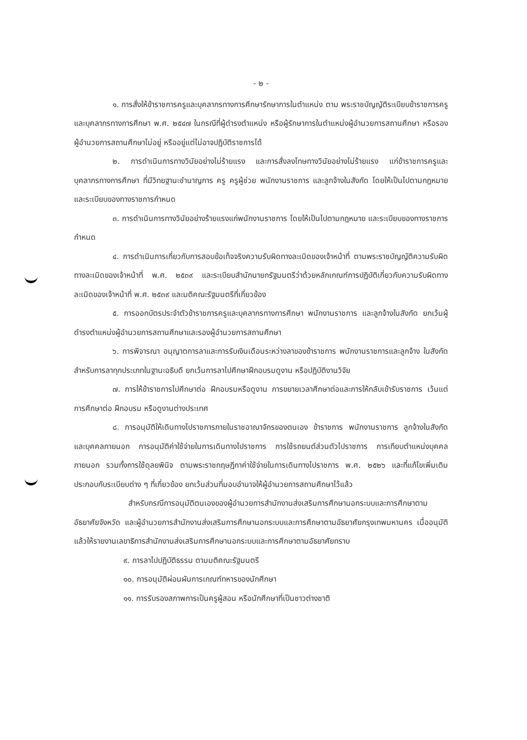- ๒ -
๑. การสั่งให้ข้าราชการครูและบุคลากรทางการศึกษารักษาการในตำแหน่ง ตาม พระราชบัญญัติระเบียบข้าราชการครูและบุคลากรทางการศึกษา พ.ศ. ๒๕๔๗ ในกรณีที่ผู้ดำรงตำแหน่ง หรือผู้รักษาการในตำแหน่งผู้อำนวยการสถานศึกษา หรือรองผู้อำนวยการสถานศึกษาไม่อยู่ หรืออยู่แต่ไม่อาจปฏิบัติราชการได้
๒. การดำเนินการทางวินัยอย่างไม่ร้ายแรง และการสั่งลงโทษทางวินัยอย่างไม่ร้ายแรง แก่ข้าราชการครูและบุคลากรทางการศึกษา ที่มีวิทยฐานะชำนาญการ ครู ครูผู้ช่วย พนักงานราชการ และลูกจ้างในสังกัด โดยให้เป็นไปตามกฎหมายและระเบียบของทางราชการกำหนด
๓. การดำเนินการทางวินัยอย่างร้ายแรงแก่พนักงานราชการ โดยให้เป็นไปตามกฎหมาย และระเบียบของทางราชการกำหนด
๔. การดำเนินการเกี่ยวกับการสอบข้อเท็จจริงความรับผิดทางละเมิดของเจ้าหน้าที่ ตามพระราชบัญญัติความรับผิดทางละเมิดของเจ้าหน้าที่ พ.ศ. ๒๕๓๙ และระเบียบสำนักนายกรัฐมนตรีว่าด้วยหลักเกณฑ์การปฏิบัติเกี่ยวกับความรับผิดทางละเมิดของเจ้าหน้าที่ พ.ศ. ๒๕๓๙ และมติคณะรัฐมนตรีที่เกี่ยวข้อง
๕. การออกบัตรประจำตัวข้าราชการครูและบุคลากรทางการศึกษา พนักงานราชการ และลูกจ้างในสังกัด ยกเว้นผู้ดำรงตำแหน่งผู้อำนวยการสถานศึกษาและรองผู้อำนวยการสถานศึกษา
๖. การพิจารณา อนุญาตการลาและการรับเงินเดือนระหว่างลาของข้าราชการ พนักงานราชการและลูกจ้าง ในสังกัด สำหรับการลาทุกประเภทในฐานะอธิบดี ยกเว้นการลาไปศึกษาฝึกอบรมดูงาน หรือปฏิบัติงานวิจัย
๗. การให้ข้าราชการไปศึกษาต่อ ฝึกอบรมหรือดูงาน การขยายเวลาศึกษาต่อและการให้กลับเข้ารับราชการ เว้นแต่การศึกษาต่อ ฝึกอบรม หรือดูงานต่างประเทศ
๘. การอนุมัติให้เดินทางไปราชการภายในราชอาณาจักรของตนเอง ข้าราชการ พนักงานราชการ ลูกจ้างในสังกัด และบุคคลภายนอก การอนุมัติค่าใช้จ่ายในการเดินทางไปราชการ การใช้รถยนต์ส่วนตัวไปราชการ การเทียบตำแหน่งบุคคลภายนอก รวมทั้งการใช้ดุลยพินิจ ตามพระราชกฤษฎีกาค่าใช้จ่ายในการเดินทางไปราชการ พ.ศ. ๒๕๒๖ และที่แก้ไขเพิ่มเติมประกอบกับระเบียบต่าง ๆ ที่เกี่ยวข้อง ยกเว้นส่วนที่มอบอำนาจให้ผู้อำนวยการสถานศึกษาไว้แล้ว
สำหรับกรณีการอนุมัติตนเองของผู้อำนวยการสำนักงานส่งเสริมการศึกษานอกระบบและการศึกษาตามอัธยาศัยจังหวัด และผู้อำนวยการสำนักงานส่งเสริมการศึกษานอกระบบและการศึกษาตามอัธยาศัยกรุงเทพมหานคร เมื่ออนุมัติแล้วให้รายงานเลขาธิการสำนักงานส่งเสริมการศึกษานอกระบบและการศึกษาตามอัธยาศัยทราบ
๙. การลาไปปฏิบัติธรรม ตามมติคณะรัฐมนตรี
๑๐. การอนุมัติผ่อนผันการเกณฑ์ทหารของนักศึกษา
๑๑. การรับรองสภาพการเป็นครูผู้สอน หรือนักศึกษาที่เป็นชาวต่างชาติ